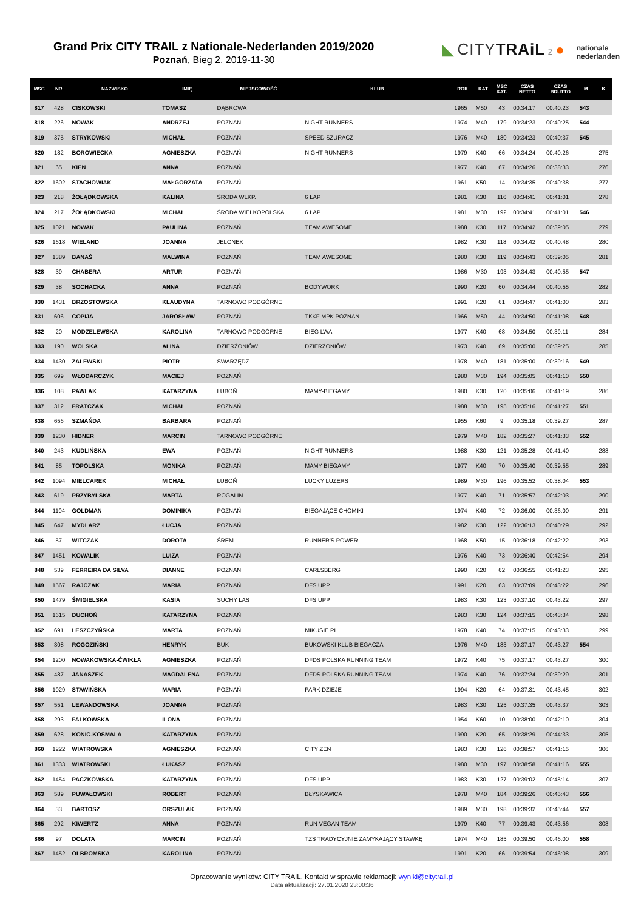Grand Prix CITY TRAIL z Nationale-Nederlanden 2019/2020
Poznań, Bieg 2, 2019-11-30
◣ CITYTRAiL z ● nationale
nederlanden
| MSC | NR | NAZWISKO | IMIĘ | MIEJSCOWOŚĆ | KLUB | ROK | KAT | MSC KAT. | CZAS NETTO | CZAS BRUTTO | M | K |
| --- | --- | --- | --- | --- | --- | --- | --- | --- | --- | --- | --- | --- |
| 817 | 428 | CISKOWSKI | TOMASZ | DĄBROWA | | 1965 | M50 | 43 | 00:34:17 | 00:40:23 | 543 | |
| 818 | 226 | NOWAK | ANDRZEJ | POZNAN | NIGHT RUNNERS | 1974 | M40 | 179 | 00:34:23 | 00:40:25 | 544 | |
| 819 | 375 | STRYKOWSKI | MICHAŁ | POZNAŃ | SPEED SZURACZ | 1976 | M40 | 180 | 00:34:23 | 00:40:37 | 545 | |
| 820 | 182 | BOROWIECKA | AGNIESZKA | POZNAŃ | NIGHT RUNNERS | 1979 | K40 | 66 | 00:34:24 | 00:40:26 | | 275 |
| 821 | 65 | KIEN | ANNA | POZNAŃ | | 1977 | K40 | 67 | 00:34:26 | 00:38:33 | | 276 |
| 822 | 1602 | STACHOWIAK | MAŁGORZATA | POZNAŃ | | 1961 | K50 | 14 | 00:34:35 | 00:40:38 | | 277 |
| 823 | 218 | ŻOŁĄDKOWSKA | KALINA | ŚRODA WLKP. | 6 ŁAP | 1981 | K30 | 116 | 00:34:41 | 00:41:01 | | 278 |
| 824 | 217 | ŻOŁĄDKOWSKI | MICHAŁ | ŚRODA WIELKOPOLSKA | 6 ŁAP | 1981 | M30 | 192 | 00:34:41 | 00:41:01 | 546 | |
| 825 | 1021 | NOWAK | PAULINA | POZNAŃ | TEAM AWESOME | 1988 | K30 | 117 | 00:34:42 | 00:39:05 | | 279 |
| 826 | 1618 | WIELAND | JOANNA | JELONEK | | 1982 | K30 | 118 | 00:34:42 | 00:40:48 | | 280 |
| 827 | 1389 | BANAŚ | MALWINA | POZNAŃ | TEAM AWESOME | 1980 | K30 | 119 | 00:34:43 | 00:39:05 | | 281 |
| 828 | 39 | CHABERA | ARTUR | POZNAŃ | | 1986 | M30 | 193 | 00:34:43 | 00:40:55 | 547 | |
| 829 | 38 | SOCHACKA | ANNA | POZNAŃ | BODYWORK | 1990 | K20 | 60 | 00:34:44 | 00:40:55 | | 282 |
| 830 | 1431 | BRZOSTOWSKA | KLAUDYNA | TARNOWO PODGÓRNE | | 1991 | K20 | 61 | 00:34:47 | 00:41:00 | | 283 |
| 831 | 606 | COPIJA | JAROSŁAW | POZNAŃ | TKKF MPK POZNAŃ | 1966 | M50 | 44 | 00:34:50 | 00:41:08 | 548 | |
| 832 | 20 | MODZELEWSKA | KAROLINA | TARNOWO PODGÓRNE | BIEG LWA | 1977 | K40 | 68 | 00:34:50 | 00:39:11 | | 284 |
| 833 | 190 | WOLSKA | ALINA | DZIERŻONIÓW | DZIERŻONIÓW | 1973 | K40 | 69 | 00:35:00 | 00:39:25 | | 285 |
| 834 | 1430 | ZALEWSKI | PIOTR | SWARZĘDZ | | 1978 | M40 | 181 | 00:35:00 | 00:39:16 | 549 | |
| 835 | 699 | WŁODARCZYK | MACIEJ | POZNAŃ | | 1980 | M30 | 194 | 00:35:05 | 00:41:10 | 550 | |
| 836 | 108 | PAWLAK | KATARZYNA | LUBOŃ | MAMY-BIEGAMY | 1980 | K30 | 120 | 00:35:06 | 00:41:19 | | 286 |
| 837 | 312 | FRĄTCZAK | MICHAŁ | POZNAŃ | | 1988 | M30 | 195 | 00:35:16 | 00:41:27 | 551 | |
| 838 | 656 | SZMAŃDA | BARBARA | POZNAŃ | | 1955 | K60 | 9 | 00:35:18 | 00:39:27 | | 287 |
| 839 | 1230 | HIBNER | MARCIN | TARNOWO PODGÓRNE | | 1979 | M40 | 182 | 00:35:27 | 00:41:33 | 552 | |
| 840 | 243 | KUDLIŃSKA | EWA | POZNAŃ | NIGHT RUNNERS | 1988 | K30 | 121 | 00:35:28 | 00:41:40 | | 288 |
| 841 | 85 | TOPOLSKA | MONIKA | POZNAŃ | MAMY BIEGAMY | 1977 | K40 | 70 | 00:35:40 | 00:39:55 | | 289 |
| 842 | 1094 | MIELCAREK | MICHAŁ | LUBOŃ | LUCKY LUZERS | 1989 | M30 | 196 | 00:35:52 | 00:38:04 | 553 | |
| 843 | 619 | PRZYBYLSKA | MARTA | ROGALIN | | 1977 | K40 | 71 | 00:35:57 | 00:42:03 | | 290 |
| 844 | 1104 | GOLDMAN | DOMINIKA | POZNAŃ | BIEGAJĄCE CHOMIKI | 1974 | K40 | 72 | 00:36:00 | 00:36:00 | | 291 |
| 845 | 647 | MYDLARZ | ŁUCJA | POZNAŃ | | 1982 | K30 | 122 | 00:36:13 | 00:40:29 | | 292 |
| 846 | 57 | WITCZAK | DOROTA | ŚREM | RUNNER'S POWER | 1968 | K50 | 15 | 00:36:18 | 00:42:22 | | 293 |
| 847 | 1451 | KOWALIK | LUIZA | POZNAŃ | | 1976 | K40 | 73 | 00:36:40 | 00:42:54 | | 294 |
| 848 | 539 | FERREIRA DA SILVA | DIANNE | POZNAN | CARLSBERG | 1990 | K20 | 62 | 00:36:55 | 00:41:23 | | 295 |
| 849 | 1567 | RAJCZAK | MARIA | POZNAŃ | DFS UPP | 1991 | K20 | 63 | 00:37:09 | 00:43:22 | | 296 |
| 850 | 1479 | ŚMIGIELSKA | KASIA | SUCHY LAS | DFS UPP | 1983 | K30 | 123 | 00:37:10 | 00:43:22 | | 297 |
| 851 | 1615 | DUCHOŃ | KATARZYNA | POZNAŃ | | 1983 | K30 | 124 | 00:37:15 | 00:43:34 | | 298 |
| 852 | 691 | LESZCZYŃSKA | MARTA | POZNAŃ | MIKUSIE.PL | 1978 | K40 | 74 | 00:37:15 | 00:43:33 | | 299 |
| 853 | 308 | ROGOZIŃSKI | HENRYK | BUK | BUKOWSKI KLUB BIEGACZA | 1976 | M40 | 183 | 00:37:17 | 00:43:27 | 554 | |
| 854 | 1200 | NOWAKOWSKA-ĆWIKŁA | AGNIESZKA | POZNAŃ | DFDS POLSKA RUNNING TEAM | 1972 | K40 | 75 | 00:37:17 | 00:43:27 | | 300 |
| 855 | 487 | JANASZEK | MAGDALENA | POZNAN | DFDS POLSKA RUNNING TEAM | 1974 | K40 | 76 | 00:37:24 | 00:39:29 | | 301 |
| 856 | 1029 | STAWIŃSKA | MARIA | POZNAŃ | PARK DZIEJE | 1994 | K20 | 64 | 00:37:31 | 00:43:45 | | 302 |
| 857 | 551 | LEWANDOWSKA | JOANNA | POZNAŃ | | 1983 | K30 | 125 | 00:37:35 | 00:43:37 | | 303 |
| 858 | 293 | FALKOWSKA | ILONA | POZNAN | | 1954 | K60 | 10 | 00:38:00 | 00:42:10 | | 304 |
| 859 | 628 | KONIC-KOSMALA | KATARZYNA | POZNAŃ | | 1990 | K20 | 65 | 00:38:29 | 00:44:33 | | 305 |
| 860 | 1222 | WIATROWSKA | AGNIESZKA | POZNAŃ | CITY ZEN_ | 1983 | K30 | 126 | 00:38:57 | 00:41:15 | | 306 |
| 861 | 1333 | WIATROWSKI | ŁUKASZ | POZNAŃ | | 1980 | M30 | 197 | 00:38:58 | 00:41:16 | 555 | |
| 862 | 1454 | PACZKOWSKA | KATARZYNA | POZNAŃ | DFS UPP | 1983 | K30 | 127 | 00:39:02 | 00:45:14 | | 307 |
| 863 | 589 | PUWAŁOWSKI | ROBERT | POZNAŃ | BŁYSKAWICA | 1978 | M40 | 184 | 00:39:26 | 00:45:43 | 556 | |
| 864 | 33 | BARTOSZ | ORSZULAK | POZNAŃ | | 1989 | M30 | 198 | 00:39:32 | 00:45:44 | 557 | |
| 865 | 292 | KIWERTZ | ANNA | POZNAŃ | RUN VEGAN TEAM | 1979 | K40 | 77 | 00:39:43 | 00:43:56 | | 308 |
| 866 | 97 | DOLATA | MARCIN | POZNAŃ | TZS TRADYCYJNIE ZAMYKAJĄCY STAWKĘ | 1974 | M40 | 185 | 00:39:50 | 00:46:00 | 558 | |
| 867 | 1452 | OLBROMSKA | KAROLINA | POZNAŃ | | 1991 | K20 | 66 | 00:39:54 | 00:46:08 | | 309 |
Opracowanie wyników: CITY TRAIL. Kontakt w sprawie reklamacji: wyniki@citytrail.pl
Data aktualizacji: 27.01.2020 23:00:36